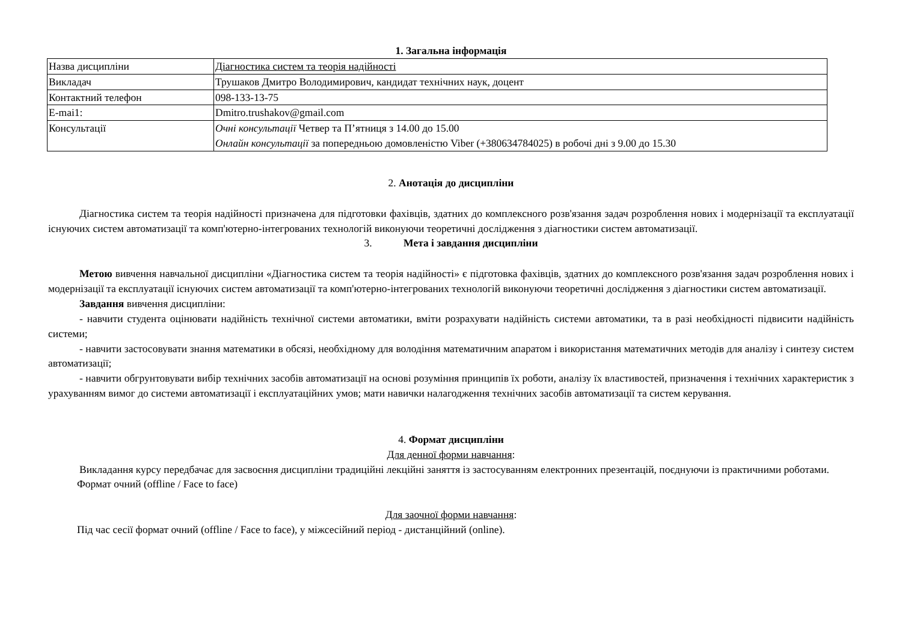1. Загальна інформація
| Назва дисципліни | Діагностика систем та теорія надійності |
| Викладач | Трушаков Дмитро Володимирович, кандидат технічних наук, доцент |
| Контактний телефон | 098-133-13-75 |
| E-mai1: | Dmitro.trushakov@gmail.com |
| Консультації | Очні консультації Четвер та П’ятниця з 14.00 до 15.00 Онлайн консультації за попередньою домовленістю Viber (+380634784025) в робочі дні з 9.00 до 15.30 |
2. Анотація до дисципліни
Діагностика систем та теорія надійності призначена для підготовки фахівців, здатних до комплексного розв'язання задач розроблення нових і модернізації та експлуатації існуючих систем автоматизації та комп'ютерно-інтегрованих технологій виконуючи теоретичні дослідження з діагностики систем автоматизації.
3. Мета і завдання дисципліни
Метою вивчення навчальної дисципліни «Діагностика систем та теорія надійності» є підготовка фахівців, здатних до комплексного розв'язання задач розроблення нових і модернізації та експлуатації існуючих систем автоматизації та комп'ютерно-інтегрованих технологій виконуючи теоретичні дослідження з діагностики систем автоматизації.
Завдання вивчення дисципліни:
- навчити студента оцінювати надійність технічної системи автоматики, вміти розрахувати надійність системи автоматики, та в разі необхідності підвисити надійність системи;
- навчити застосовувати знання математики в обсязі, необхідному для володіння математичним апаратом і використання математичних методів для аналізу і синтезу систем автоматизації;
- навчити обгрунтовувати вибір технічних засобів автоматизації на основі розуміння принципів їх роботи, аналізу їх властивостей, призначення і технічних характеристик з урахуванням вимог до системи автоматизації і експлуатаційних умов; мати навички налагодження технічних засобів автоматизації та систем керування.
4. Формат дисципліни
Для денної форми навчання:
Викладання курсу передбачає для засвоєння дисципліни традиційні лекційні заняття із застосуванням електронних презентацій, поєднуючи із практичними роботами.
Формат очний (offline / Face to face)
Для заочної форми навчання:
Під час сесії формат очний (offline / Face to face), у міжсесійний період - дистанційний (online).